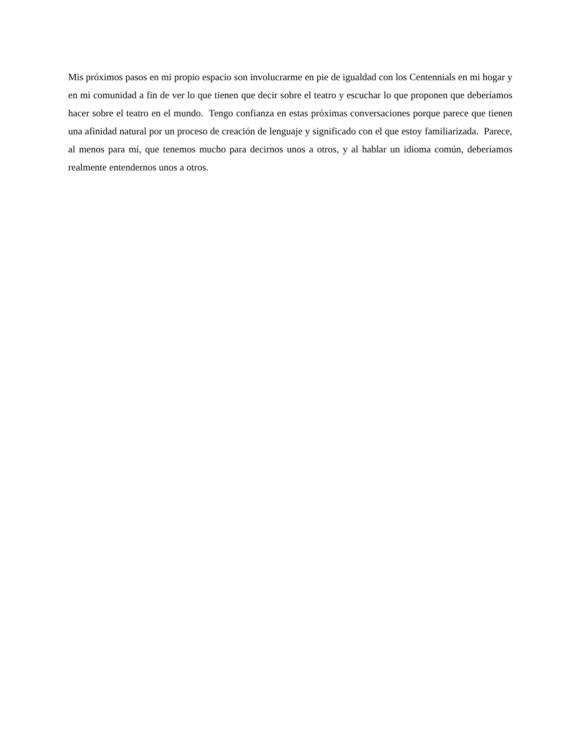Mis próximos pasos en mi propio espacio son involucrarme en pie de igualdad con los Centennials en mi hogar y en mi comunidad a fin de ver lo que tienen que decir sobre el teatro y escuchar lo que proponen que deberíamos hacer sobre el teatro en el mundo. Tengo confianza en estas próximas conversaciones porque parece que tienen una afinidad natural por un proceso de creación de lenguaje y significado con el que estoy familiarizada. Parece, al menos para mí, que tenemos mucho para decirnos unos a otros, y al hablar un idioma común, deberíamos realmente entendernos unos a otros.